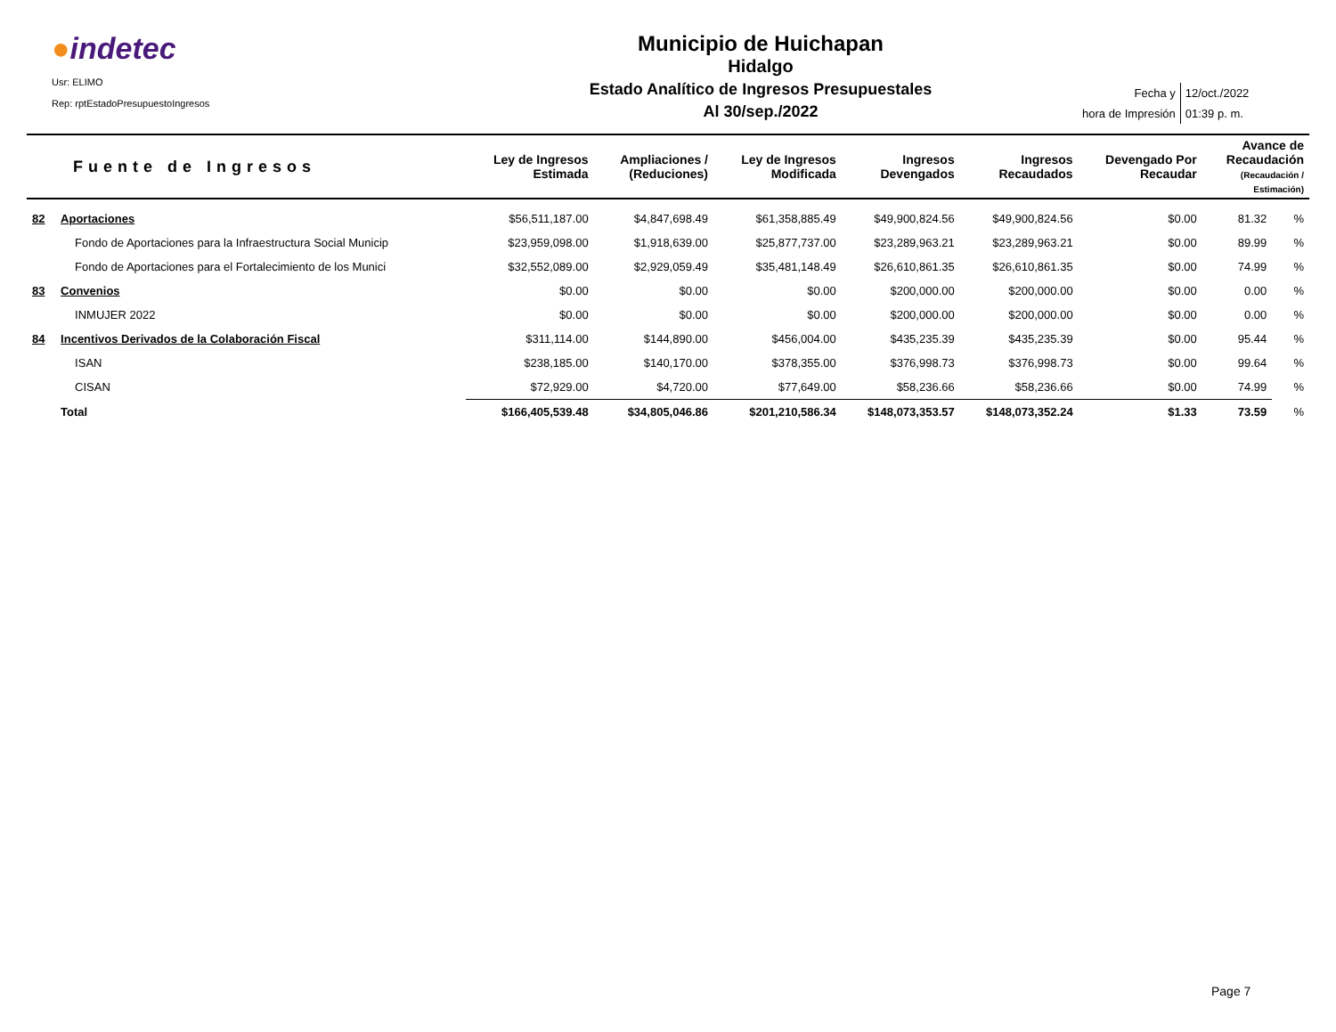●indetec
Usr: ELIMO
Rep: rptEstadoPresupuestoIngresos
Municipio de Huichapan
Hidalgo
Estado Analítico de Ingresos Presupuestales
Al 30/sep./2022
| Fecha y | 12/oct./2022 |
| hora de Impresión | 01:39 p. m. |
| | Fuente de Ingresos | Ley de Ingresos Estimada | Ampliaciones / (Reduciones) | Ley de Ingresos Modificada | Ingresos Devengados | Ingresos Recaudados | Devengado Por Recaudar | Avance de Recaudación (Recaudación / Estimación) | |
| --- | --- | --- | --- | --- | --- | --- | --- | --- | --- |
| 82 | Aportaciones | $56,511,187.00 | $4,847,698.49 | $61,358,885.49 | $49,900,824.56 | $49,900,824.56 | $0.00 | 81.32 | % |
| | Fondo de Aportaciones para la Infraestructura Social Municip | $23,959,098.00 | $1,918,639.00 | $25,877,737.00 | $23,289,963.21 | $23,289,963.21 | $0.00 | 89.99 | % |
| | Fondo de Aportaciones para el Fortalecimiento de los Munici | $32,552,089.00 | $2,929,059.49 | $35,481,148.49 | $26,610,861.35 | $26,610,861.35 | $0.00 | 74.99 | % |
| 83 | Convenios | $0.00 | $0.00 | $0.00 | $200,000.00 | $200,000.00 | $0.00 | 0.00 | % |
| | INMUJER 2022 | $0.00 | $0.00 | $0.00 | $200,000.00 | $200,000.00 | $0.00 | 0.00 | % |
| 84 | Incentivos Derivados de la Colaboración Fiscal | $311,114.00 | $144,890.00 | $456,004.00 | $435,235.39 | $435,235.39 | $0.00 | 95.44 | % |
| | ISAN | $238,185.00 | $140,170.00 | $378,355.00 | $376,998.73 | $376,998.73 | $0.00 | 99.64 | % |
| | CISAN | $72,929.00 | $4,720.00 | $77,649.00 | $58,236.66 | $58,236.66 | $0.00 | 74.99 | % |
| | Total | $166,405,539.48 | $34,805,046.86 | $201,210,586.34 | $148,073,353.57 | $148,073,352.24 | $1.33 | 73.59 | % |
Page 7